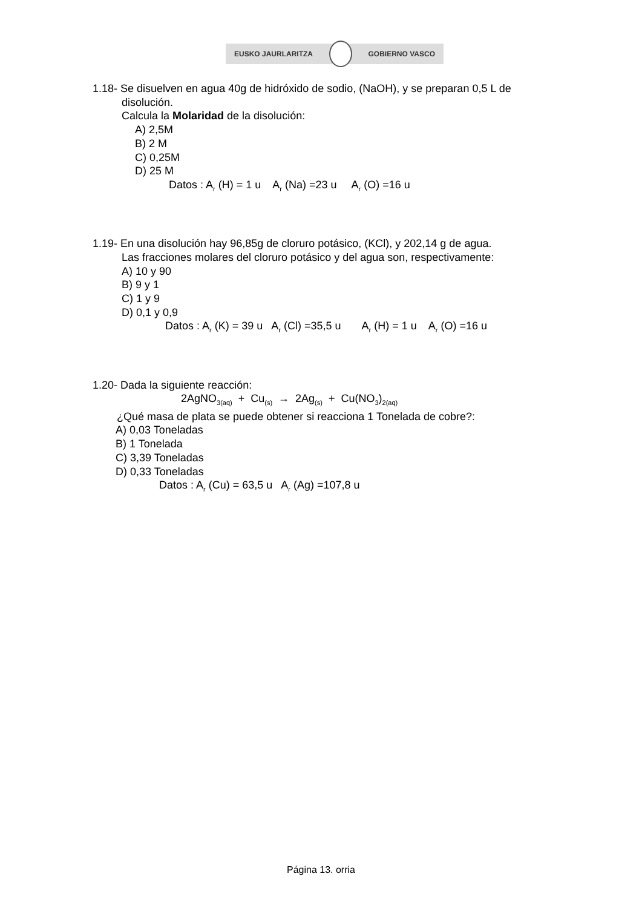EUSKO JAURLARITZA GOBIERNO VASCO
1.18- Se disuelven en agua 40g de hidróxido de sodio, (NaOH), y se preparan 0,5 L de
disolución.
Calcula la Molaridad de la disolución:
A) 2,5M
B) 2 M
C) 0,25M
D) 25 M
Datos : A<sub>r</sub> (H) = 1 u A<sub>r</sub> (Na) =23 u A<sub>r</sub> (O) =16 u
1.19- En una disolución hay 96,85g de cloruro potásico, (KCl), y 202,14 g de agua.
Las fracciones molares del cloruro potásico y del agua son, respectivamente:
A) 10 y 90
B) 9 y 1
C) 1 y 9
D) 0,1 y 0,9
Datos : A<sub>r</sub> (K) = 39 u A<sub>r</sub> (Cl) =35,5 u A<sub>r</sub> (H) = 1 u A<sub>r</sub> (O) =16 u
1.20- Dada la siguiente reacción:
2AgNO<sub>3(aq)</sub> + Cu<sub>(s)</sub> → 2Ag<sub>(s)</sub> + Cu(NO<sub>3</sub>)<sub>2(aq)</sub>
¿Qué masa de plata se puede obtener si reacciona 1 Tonelada de cobre?:
A) 0,03 Toneladas
B) 1 Tonelada
C) 3,39 Toneladas
D) 0,33 Toneladas
Datos : A<sub>r</sub> (Cu) = 63,5 u A<sub>r</sub> (Ag) =107,8 u
Página 13. orria